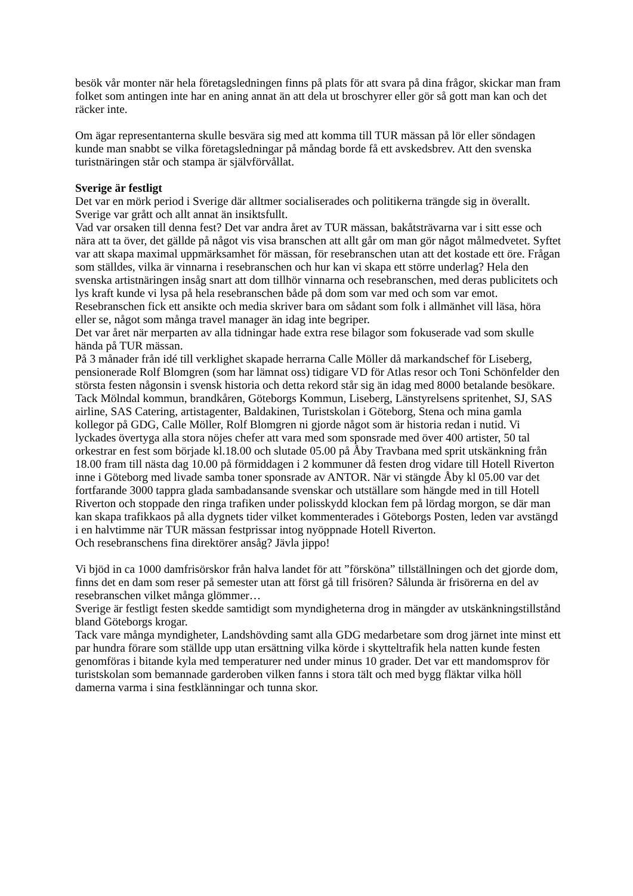besök vår monter när hela företagsledningen finns på plats för att svara på dina frågor, skickar man fram folket som antingen inte har en aning annat än att dela ut broschyrer eller gör så gott man kan och det räcker inte.
Om ägar representanterna skulle besvära sig med att komma till TUR mässan på lör eller söndagen kunde man snabbt se vilka företagsledningar på måndag borde få ett avskedsbrev. Att den svenska turistnäringen står och stampa är självförvållat.
Sverige är festligt
Det var en mörk period i Sverige där alltmer socialiserades och politikerna trängde sig in överallt. Sverige var grått och allt annat än insiktsfullt.
Vad var orsaken till denna fest? Det var andra året av TUR mässan, bakåtsträvarna var i sitt esse och nära att ta över, det gällde på något vis visa branschen att allt går om man gör något målmedvetet. Syftet var att skapa maximal uppmärksamhet för mässan, för resebranschen utan att det kostade ett öre. Frågan som ställdes, vilka är vinnarna i resebranschen och hur kan vi skapa ett större underlag? Hela den svenska artistnäringen insåg snart att dom tillhör vinnarna och resebranschen, med deras publicitets och lys kraft kunde vi lysa på hela resebranschen både på dom som var med och som var emot. Resebranschen fick ett ansikte och media skriver bara om sådant som folk i allmänhet vill läsa, höra eller se, något som många travel manager än idag inte begriper.
Det var året när merparten av alla tidningar hade extra rese bilagor som fokuserade vad som skulle hända på TUR mässan.
På 3 månader från idé till verklighet skapade herrarna Calle Möller då markandschef för Liseberg, pensionerade Rolf Blomgren (som har lämnat oss) tidigare VD för Atlas resor och Toni Schönfelder den största festen någonsin i svensk historia och detta rekord står sig än idag med 8000 betalande besökare. Tack Mölndal kommun, brandkåren, Göteborgs Kommun, Liseberg, Länstyrelsens spritenhet, SJ, SAS airline, SAS Catering, artistagenter, Baldakinen, Turistskolan i Göteborg, Stena och mina gamla kollegor på GDG, Calle Möller, Rolf Blomgren ni gjorde något som är historia redan i nutid. Vi lyckades övertyga alla stora nöjes chefer att vara med som sponsrade med över 400 artister, 50 tal orkestrar en fest som började kl.18.00 och slutade 05.00 på Åby Travbana med sprit utskänkning från 18.00 fram till nästa dag 10.00 på förmiddagen i 2 kommuner då festen drog vidare till Hotell Riverton inne i Göteborg med livade samba toner sponsrade av ANTOR. När vi stängde Åby kl 05.00 var det fortfarande 3000 tappra glada sambadansande svenskar och utställare som hängde med in till Hotell Riverton och stoppade den ringa trafiken under polisskydd klockan fem på lördag morgon, se där man kan skapa trafikkaos på alla dygnets tider vilket kommenterades i Göteborgs Posten, leden var avstängd i en halvtimme när TUR mässan festprissar intog nyöppnade Hotell Riverton.
Och resebranschens fina direktörer ansåg? Jävla jippo!
Vi bjöd in ca 1000 damfrisörskor från halva landet för att ”försköna” tillställningen och det gjorde dom, finns det en dam som reser på semester utan att först gå till frisören? Sålunda är frisörerna en del av resebranschen vilket många glömmer…
Sverige är festligt festen skedde samtidigt som myndigheterna drog in mängder av utskänkningstillstånd bland Göteborgs krogar.
Tack vare många myndigheter, Landshövding samt alla GDG medarbetare som drog järnet inte minst ett par hundra förare som ställde upp utan ersättning vilka körde i skytteltrafik hela natten kunde festen genomföras i bitande kyla med temperaturer ned under minus 10 grader. Det var ett mandomsprov för turistskolan som bemannade garderoben vilken fanns i stora tält och med bygg fläktar vilka höll damerna varma i sina festklänningar och tunna skor.